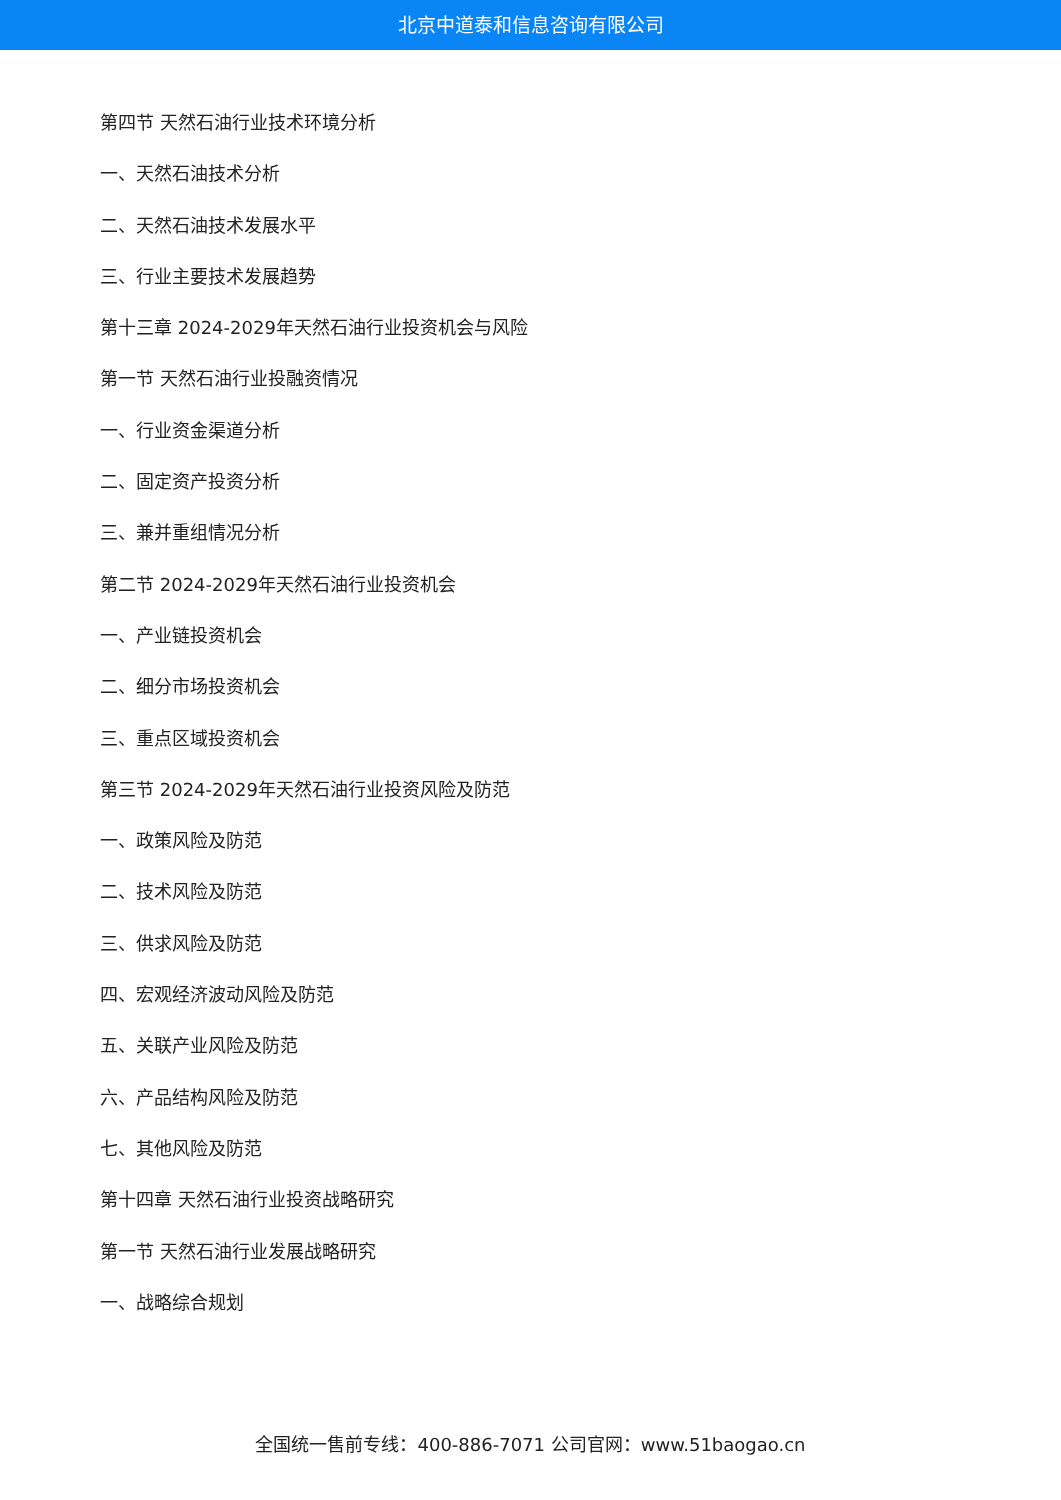北京中道泰和信息咨询有限公司
第四节 天然石油行业技术环境分析
一、天然石油技术分析
二、天然石油技术发展水平
三、行业主要技术发展趋势
第十三章 2024-2029年天然石油行业投资机会与风险
第一节 天然石油行业投融资情况
一、行业资金渠道分析
二、固定资产投资分析
三、兼并重组情况分析
第二节 2024-2029年天然石油行业投资机会
一、产业链投资机会
二、细分市场投资机会
三、重点区域投资机会
第三节 2024-2029年天然石油行业投资风险及防范
一、政策风险及防范
二、技术风险及防范
三、供求风险及防范
四、宏观经济波动风险及防范
五、关联产业风险及防范
六、产品结构风险及防范
七、其他风险及防范
第十四章 天然石油行业投资战略研究
第一节 天然石油行业发展战略研究
一、战略综合规划
全国统一售前专线：400-886-7071 公司官网：www.51baogao.cn